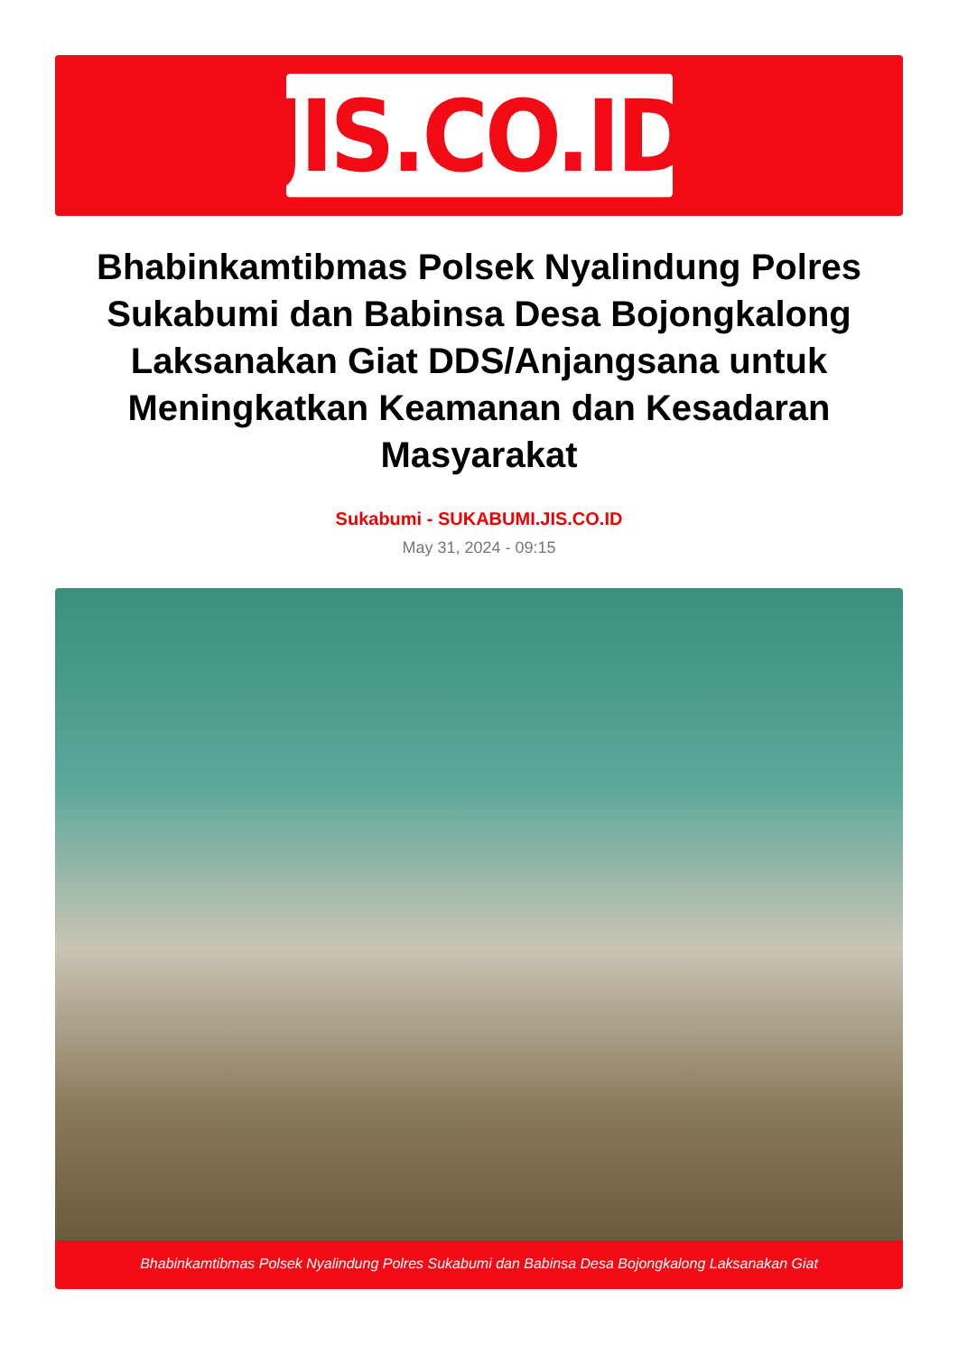JIS.CO.ID
Bhabinkamtibmas Polsek Nyalindung Polres Sukabumi dan Babinsa Desa Bojongkalong Laksanakan Giat DDS/Anjangsana untuk Meningkatkan Keamanan dan Kesadaran Masyarakat
Sukabumi - SUKABUMI.JIS.CO.ID
May 31, 2024 - 09:15
Bhabinkamtibmas Polsek Nyalindung Polres Sukabumi dan Babinsa Desa Bojongkalong Laksanakan Giat